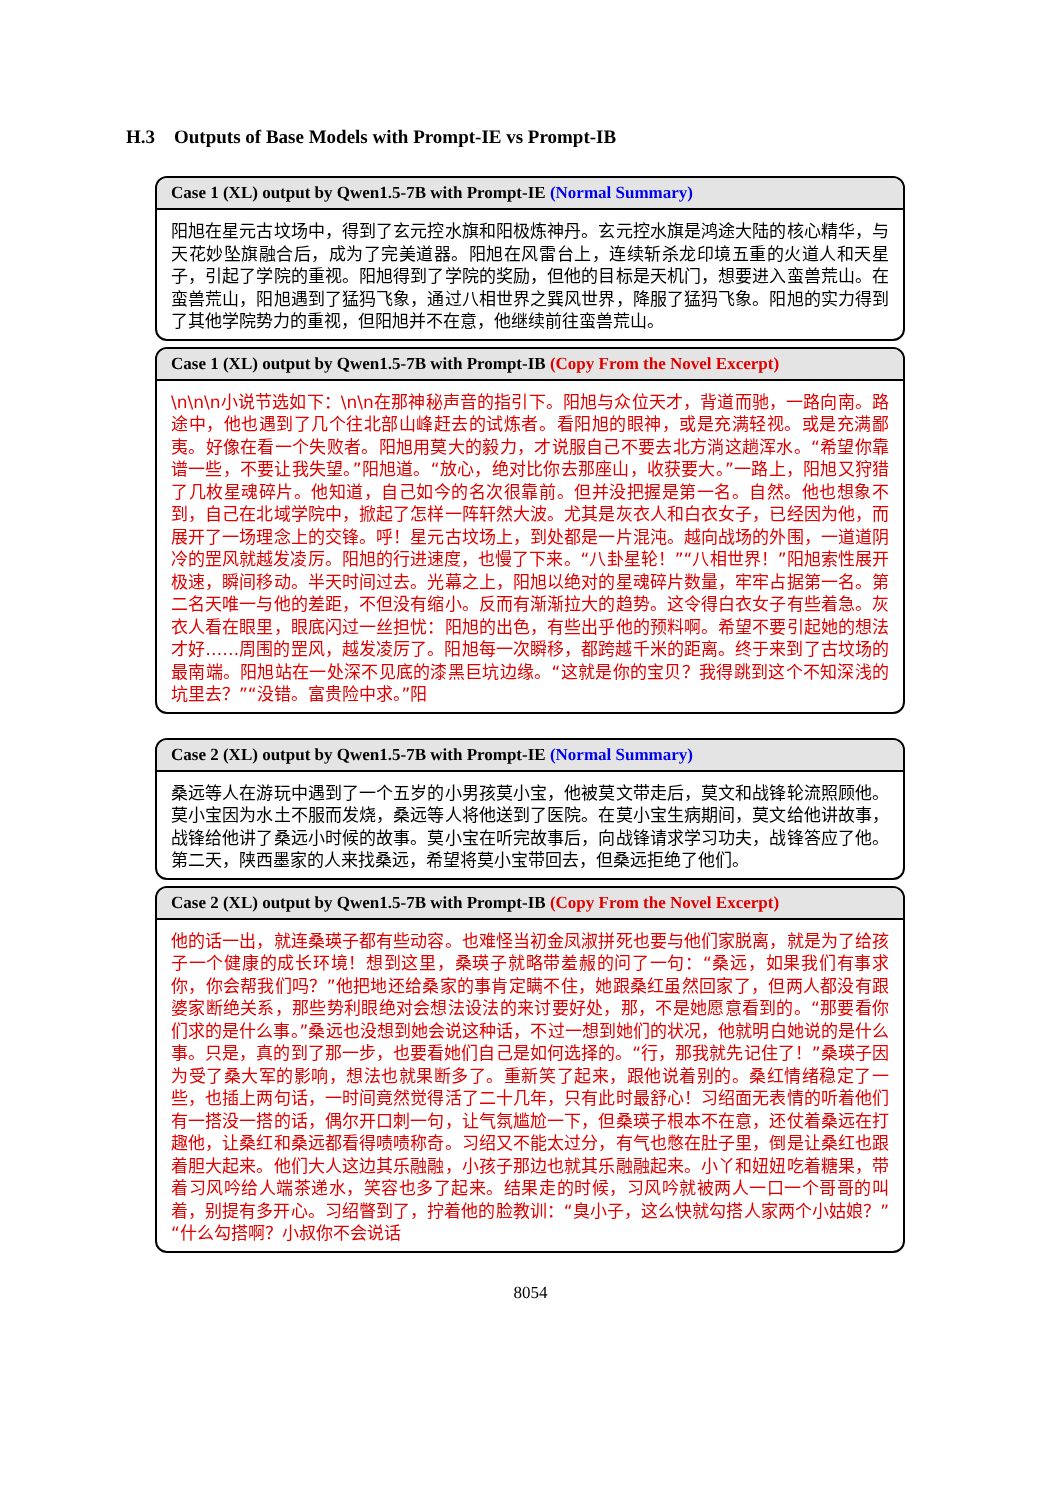H.3 Outputs of Base Models with Prompt-IE vs Prompt-IB
Case 1 (XL) output by Qwen1.5-7B with Prompt-IE (Normal Summary)
阳旭在星元古坟场中，得到了玄元控水旗和阳极炼神丹。玄元控水旗是鸿途大陆的核心精华，与天花妙坠旗融合后，成为了完美道器。阳旭在风雷台上，连续斩杀龙印境五重的火道人和天星子，引起了学院的重视。阳旭得到了学院的奖励，但他的目标是天机门，想要进入蛮兽荒山。在蛮兽荒山，阳旭遇到了猛犸飞象，通过八相世界之巽风世界，降服了猛犸飞象。阳旭的实力得到了其他学院势力的重视，但阳旭并不在意，他继续前往蛮兽荒山。
Case 1 (XL) output by Qwen1.5-7B with Prompt-IB (Copy From the Novel Excerpt)
\n\n\n小说节选如下：\n\n在那神秘声音的指引下。阳旭与众位天才，背道而驰，一路向南。路途中，他也遇到了几个往北部山峰赶去的试炼者。看阳旭的眼神，或是充满轻视。或是充满鄙夷。好像在看一个失败者。阳旭用莫大的毅力，才说服自己不要去北方淌这趟浑水。“希望你靠谱一些，不要让我失望。”阳旭道。“放心，绝对比你去那座山，收获要大。”一路上，阳旭又狩猎了几枚星魂碎片。他知道，自己如今的名次很靠前。但并没把握是第一名。自然。他也想象不到，自己在北域学院中，掀起了怎样一阵轩然大波。尤其是灰衣人和白衣女子，已经因为他，而展开了一场理念上的交锋。呼！星元古坟场上，到处都是一片混沌。越向战场的外围，一道道阴冷的罡风就越发凌厉。阳旭的行进速度，也慢了下来。“八卦星轮！”“八相世界！”阳旭索性展开极速，瞬间移动。半天时间过去。光幕之上，阳旭以绝对的星魂碎片数量，牢牢占据第一名。第二名天唯一与他的差距，不但没有缩小。反而有渐渐拉大的趋势。这令得白衣女子有些着急。灰衣人看在眼里，眼底闪过一丝担忧：阳旭的出色，有些出乎他的预料啊。希望不要引起她的想法才好……周围的罡风，越发凌厉了。阳旭每一次瞬移，都跨越千米的距离。终于来到了古坟场的最南端。阳旭站在一处深不见底的漆黑巨坑边缘。“这就是你的宝贝？我得跳到这个不知深浅的坑里去？”“没错。富贵险中求。”阳
Case 2 (XL) output by Qwen1.5-7B with Prompt-IE (Normal Summary)
桑远等人在游玩中遇到了一个五岁的小男孩莫小宝，他被莫文带走后，莫文和战锋轮流照顾他。莫小宝因为水土不服而发烧，桑远等人将他送到了医院。在莫小宝生病期间，莫文给他讲故事，战锋给他讲了桑远小时候的故事。莫小宝在听完故事后，向战锋请求学习功夫，战锋答应了他。第二天，陕西墨家的人来找桑远，希望将莫小宝带回去，但桑远拒绝了他们。
Case 2 (XL) output by Qwen1.5-7B with Prompt-IB (Copy From the Novel Excerpt)
他的话一出，就连桑瑛子都有些动容。也难怪当初金凤淑拼死也要与他们家脱离，就是为了给孩子一个健康的成长环境！想到这里，桑瑛子就略带羞赧的问了一句：“桑远，如果我们有事求你，你会帮我们吗？”他把地还给桑家的事肯定瞒不住，她跟桑红虽然回家了，但两人都没有跟婆家断绝关系，那些势利眼绝对会想法设法的来讨要好处，那，不是她愿意看到的。“那要看你们求的是什么事。”桑远也没想到她会说这种话，不过一想到她们的状况，他就明白她说的是什么事。只是，真的到了那一步，也要看她们自己是如何选择的。“行，那我就先记住了！”桑瑛子因为受了桑大军的影响，想法也就果断多了。重新笑了起来，跟他说着别的。桑红情绪稳定了一些，也插上两句话，一时间竟然觉得活了二十几年，只有此时最舒心！习绍面无表情的听着他们有一搭没一搭的话，偶尔开口刺一句，让气氛尴尬一下，但桑瑛子根本不在意，还仗着桑远在打趣他，让桑红和桑远都看得啧啧称奇。习绍又不能太过分，有气也憋在肚子里，倒是让桑红也跟着胆大起来。他们大人这边其乐融融，小孩子那边也就其乐融融起来。小丫和妞妞吃着糖果，带着习风吟给人端茶递水，笑容也多了起来。结果走的时候，习风吟就被两人一口一个哥哥的叫着，别提有多开心。习绍瞥到了，拧着他的脸教训：“臭小子，这么快就勾搭人家两个小姑娘？”“什么勾搭啊？小叔你不会说话
8054